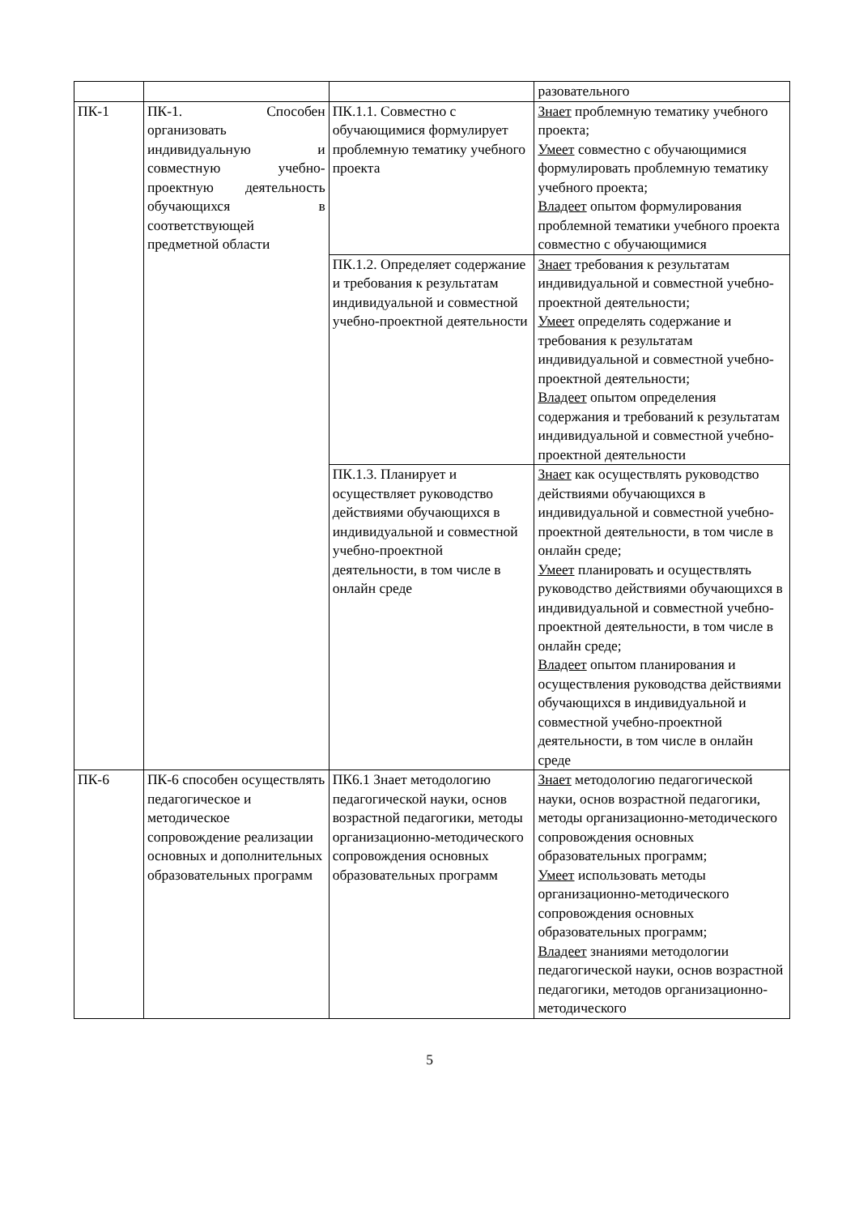| | | | разовательного |
| ПК-1 | ПК-1. Способен организовать индивидуальную и совместную учебно-проектную деятельность обучающихся в соответствующей предметной области | ПК.1.1. Совместно с обучающимися формулирует проблемную тематику учебного проекта | Знает проблемную тематику учебного проекта; Умеет совместно с обучающимися формулировать проблемную тематику учебного проекта; Владеет опытом формулирования проблемной тематики учебного проекта совместно с обучающимися |
| | | ПК.1.2. Определяет содержание и требования к результатам индивидуальной и совместной учебно-проектной деятельности | Знает требования к результатам индивидуальной и совместной учебно-проектной деятельности; Умеет определять содержание и требования к результатам индивидуальной и совместной учебно-проектной деятельности; Владеет опытом определения содержания и требований к результатам индивидуальной и совместной учебно-проектной деятельности |
| | | ПК.1.3. Планирует и осуществляет руководство действиями обучающихся в индивидуальной и совместной учебно-проектной деятельности, в том числе в онлайн среде | Знает как осуществлять руководство действиями обучающихся в индивидуальной и совместной учебно-проектной деятельности, в том числе в онлайн среде; Умеет планировать и осуществлять руководство действиями обучающихся в индивидуальной и совместной учебно-проектной деятельности, в том числе в онлайн среде; Владеет опытом планирования и осуществления руководства действиями обучающихся в индивидуальной и совместной учебно-проектной деятельности, в том числе в онлайн среде |
| ПК-6 | ПК-6 способен осуществлять педагогическое и методическое сопровождение реализации основных и дополнительных образовательных программ | ПК6.1 Знает методологию педагогической науки, основ возрастной педагогики, методы организационно-методического сопровождения основных образовательных программ | Знает методологию педагогической науки, основ возрастной педагогики, методы организационно-методического сопровождения основных образовательных программ; Умеет использовать методы организационно-методического сопровождения основных образовательных программ; Владеет знаниями методологии педагогической науки, основ возрастной педагогики, методов организационно-методического |
5